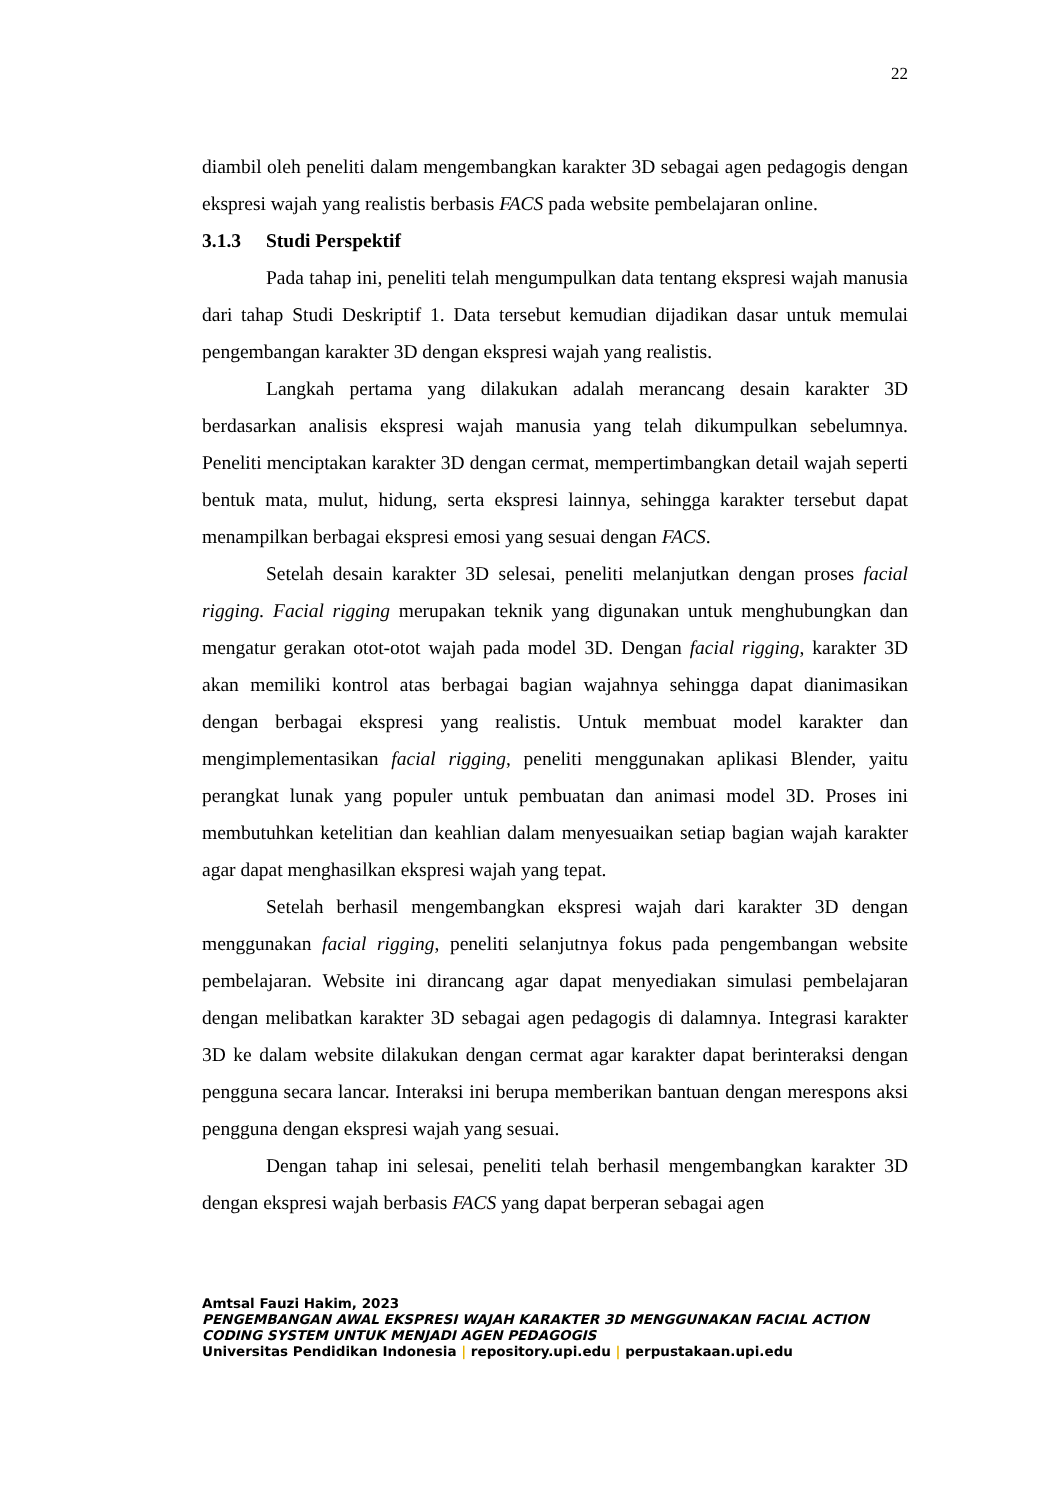22
diambil oleh peneliti dalam mengembangkan karakter 3D sebagai agen pedagogis dengan ekspresi wajah yang realistis berbasis FACS pada website pembelajaran online.
3.1.3 Studi Perspektif
Pada tahap ini, peneliti telah mengumpulkan data tentang ekspresi wajah manusia dari tahap Studi Deskriptif 1. Data tersebut kemudian dijadikan dasar untuk memulai pengembangan karakter 3D dengan ekspresi wajah yang realistis.
Langkah pertama yang dilakukan adalah merancang desain karakter 3D berdasarkan analisis ekspresi wajah manusia yang telah dikumpulkan sebelumnya. Peneliti menciptakan karakter 3D dengan cermat, mempertimbangkan detail wajah seperti bentuk mata, mulut, hidung, serta ekspresi lainnya, sehingga karakter tersebut dapat menampilkan berbagai ekspresi emosi yang sesuai dengan FACS.
Setelah desain karakter 3D selesai, peneliti melanjutkan dengan proses facial rigging. Facial rigging merupakan teknik yang digunakan untuk menghubungkan dan mengatur gerakan otot-otot wajah pada model 3D. Dengan facial rigging, karakter 3D akan memiliki kontrol atas berbagai bagian wajahnya sehingga dapat dianimasikan dengan berbagai ekspresi yang realistis. Untuk membuat model karakter dan mengimplementasikan facial rigging, peneliti menggunakan aplikasi Blender, yaitu perangkat lunak yang populer untuk pembuatan dan animasi model 3D. Proses ini membutuhkan ketelitian dan keahlian dalam menyesuaikan setiap bagian wajah karakter agar dapat menghasilkan ekspresi wajah yang tepat.
Setelah berhasil mengembangkan ekspresi wajah dari karakter 3D dengan menggunakan facial rigging, peneliti selanjutnya fokus pada pengembangan website pembelajaran. Website ini dirancang agar dapat menyediakan simulasi pembelajaran dengan melibatkan karakter 3D sebagai agen pedagogis di dalamnya. Integrasi karakter 3D ke dalam website dilakukan dengan cermat agar karakter dapat berinteraksi dengan pengguna secara lancar. Interaksi ini berupa memberikan bantuan dengan merespons aksi pengguna dengan ekspresi wajah yang sesuai.
Dengan tahap ini selesai, peneliti telah berhasil mengembangkan karakter 3D dengan ekspresi wajah berbasis FACS yang dapat berperan sebagai agen
Amtsal Fauzi Hakim, 2023
PENGEMBANGAN AWAL EKSPRESI WAJAH KARAKTER 3D MENGGUNAKAN FACIAL ACTION
CODING SYSTEM UNTUK MENJADI AGEN PEDAGOGIS
Universitas Pendidikan Indonesia | repository.upi.edu | perpustakaan.upi.edu